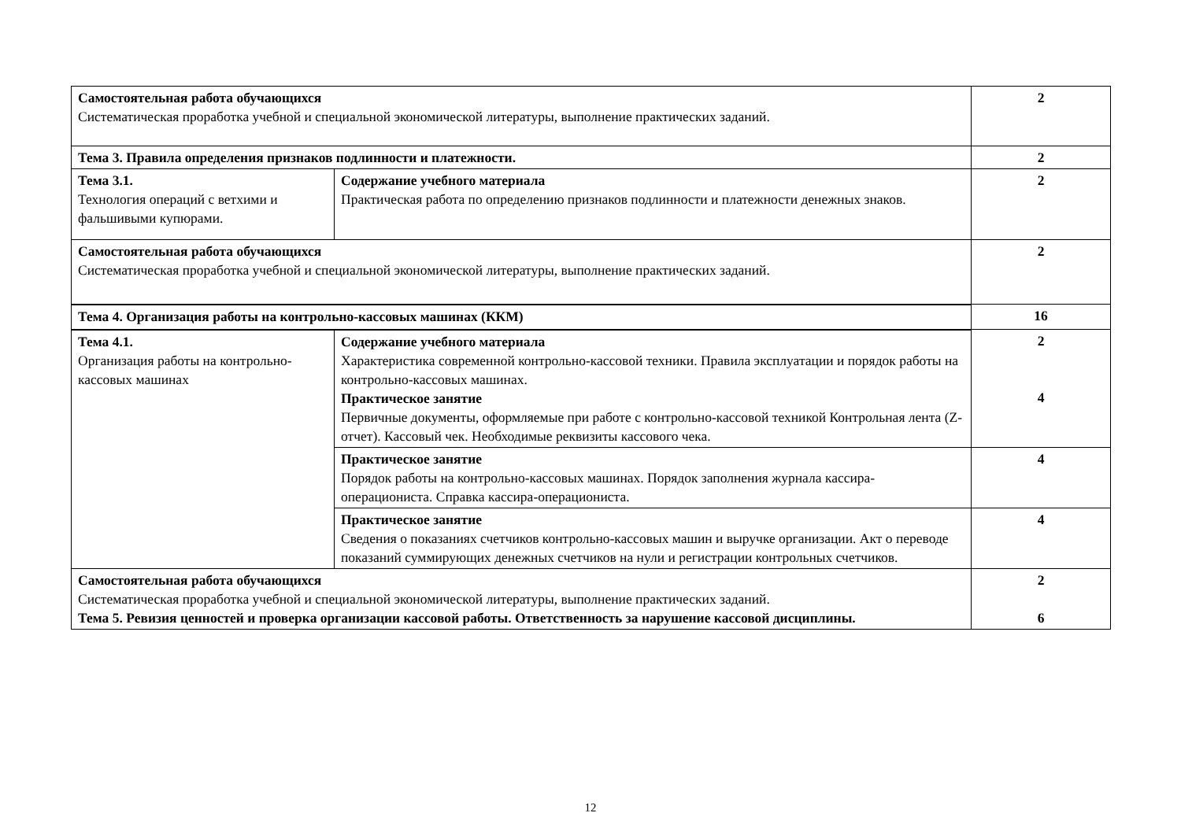| Самостоятельная работа обучающихся Систематическая проработка учебной и специальной экономической литературы, выполнение практических заданий. | | 2 |
| Тема 3. Правила определения признаков подлинности и платежности. | | 2 |
| Тема 3.1. Технология операций с ветхими и фальшивыми купюрами. | Содержание учебного материала Практическая работа по определению признаков подлинности и платежности денежных знаков. | 2 |
| Самостоятельная работа обучающихся Систематическая проработка учебной и специальной экономической литературы, выполнение практических заданий. | | 2 |
| Тема 4. Организация работы на контрольно-кассовых машинах (ККМ) | | 16 |
| Тема 4.1. Организация работы на контрольно-кассовых машинах | Содержание учебного материала Характеристика современной контрольно-кассовой техники. Правила эксплуатации и порядок работы на контрольно-кассовых машинах. Практическое занятие Первичные документы, оформляемые при работе с контрольно-кассовой техникой Контрольная лента (Z-отчет). Кассовый чек. Необходимые реквизиты кассового чека. | 2 4 |
| | Практическое занятие Порядок работы на контрольно-кассовых машинах. Порядок заполнения журнала кассира-операциониста. Справка кассира-операциониста. | 4 |
| | Практическое занятие Сведения о показаниях счетчиков контрольно-кассовых машин и выручке организации. Акт о переводе показаний суммирующих денежных счетчиков на нули и регистрации контрольных счетчиков. | 4 |
| Самостоятельная работа обучающихся Систематическая проработка учебной и специальной экономической литературы, выполнение практических заданий. Тема 5. Ревизия ценностей и проверка организации кассовой работы. Ответственность за нарушение кассовой дисциплины. | | 2 6 |
12